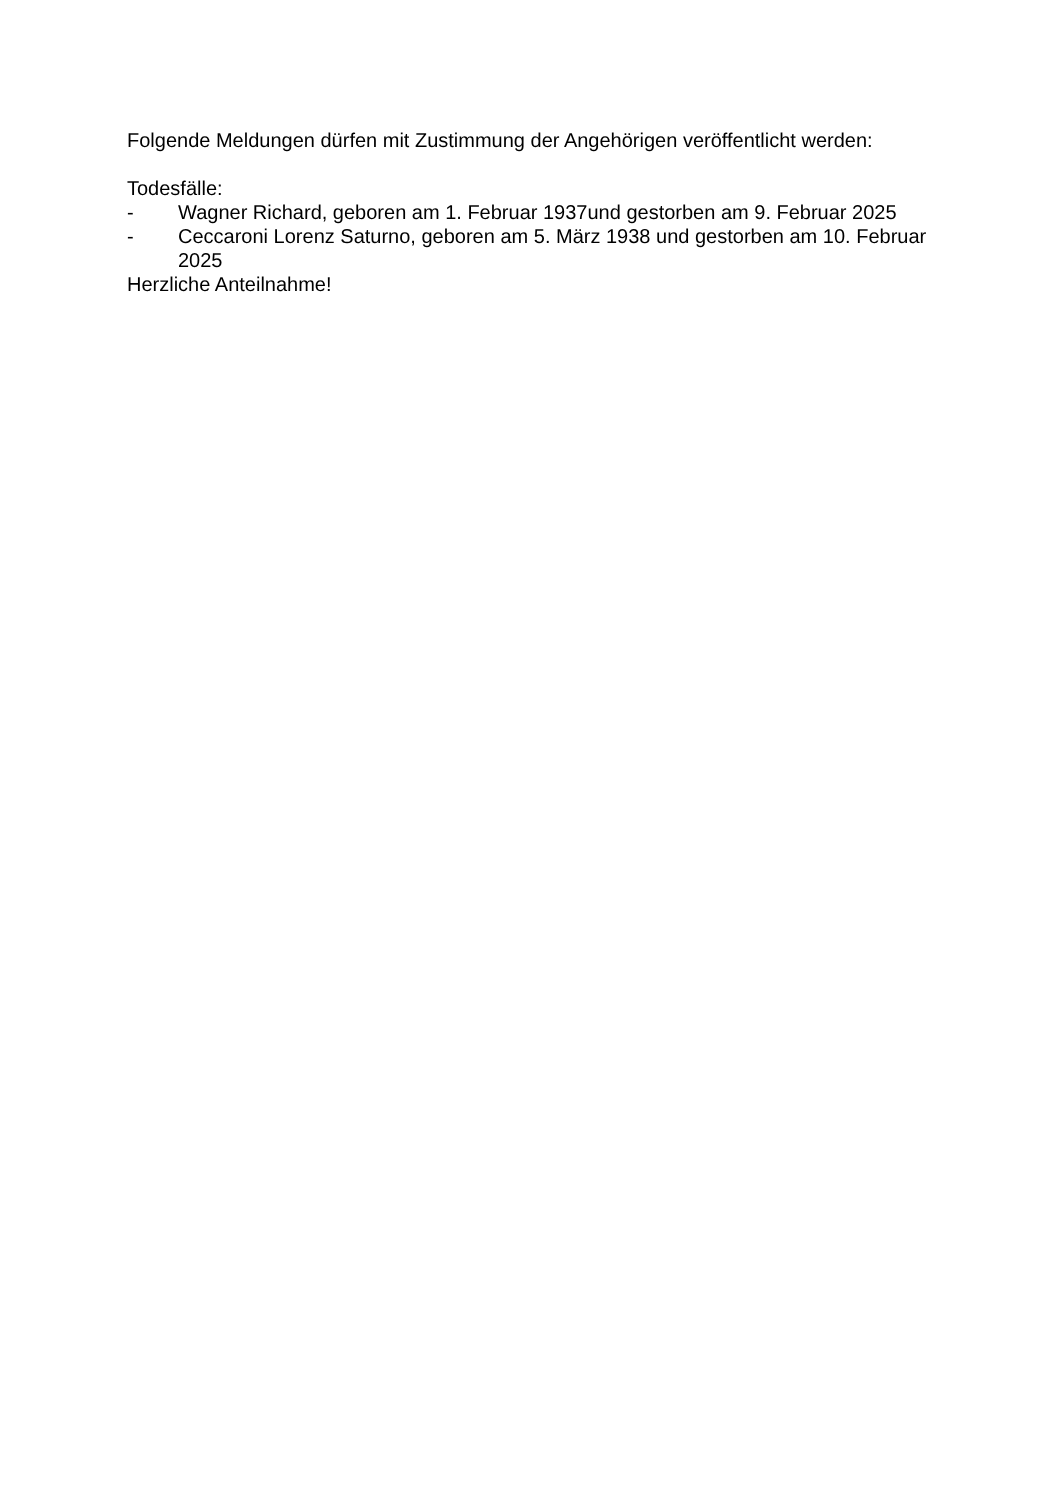Folgende Meldungen dürfen mit Zustimmung der Angehörigen veröffentlicht werden:
Todesfälle:
- Wagner Richard, geboren am 1. Februar 1937und gestorben am 9. Februar 2025
- Ceccaroni Lorenz Saturno, geboren am 5. März 1938 und gestorben am 10. Februar 2025
Herzliche Anteilnahme!